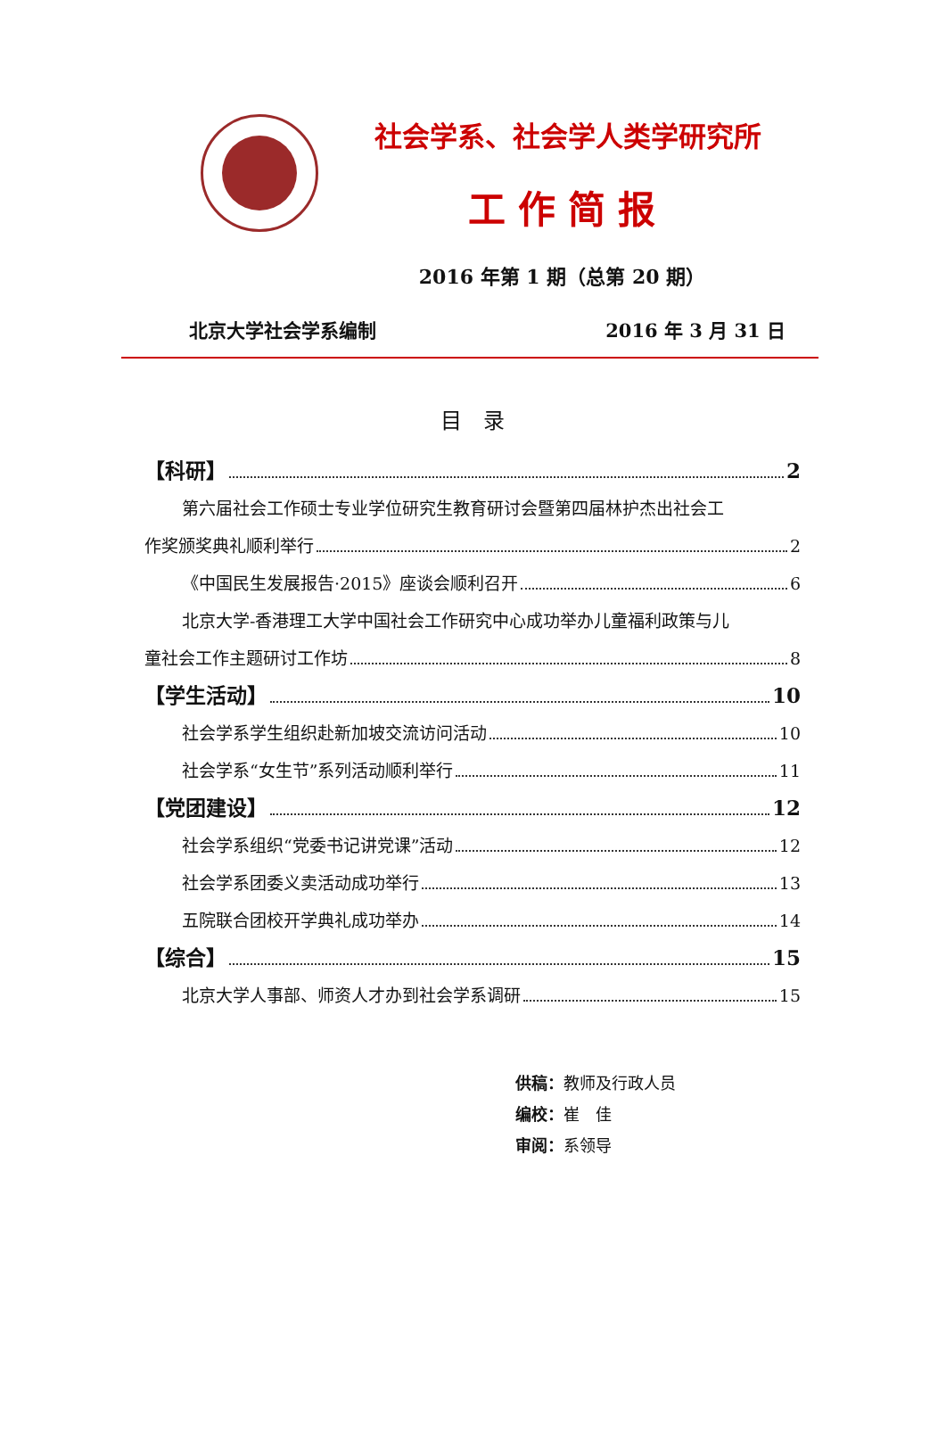社会学系、社会学人类学研究所
工作简报
2016 年第 1 期（总第 20 期）
北京大学社会学系编制 2016 年 3 月 31 日
目　录
【科研】 2
第六届社会工作硕士专业学位研究生教育研讨会暨第四届林护杰出社会工
作奖颁奖典礼顺利举行 2
《中国民生发展报告·2015》座谈会顺利召开 6
北京大学-香港理工大学中国社会工作研究中心成功举办儿童福利政策与儿
童社会工作主题研讨工作坊 8
【学生活动】 10
社会学系学生组织赴新加坡交流访问活动 10
社会学系“女生节”系列活动顺利举行 11
【党团建设】 12
社会学系组织“党委书记讲党课”活动 12
社会学系团委义卖活动成功举行 13
五院联合团校开学典礼成功举办 14
【综合】 15
北京大学人事部、师资人才办到社会学系调研 15
供稿：教师及行政人员
编校：崔　佳
审阅：系领导